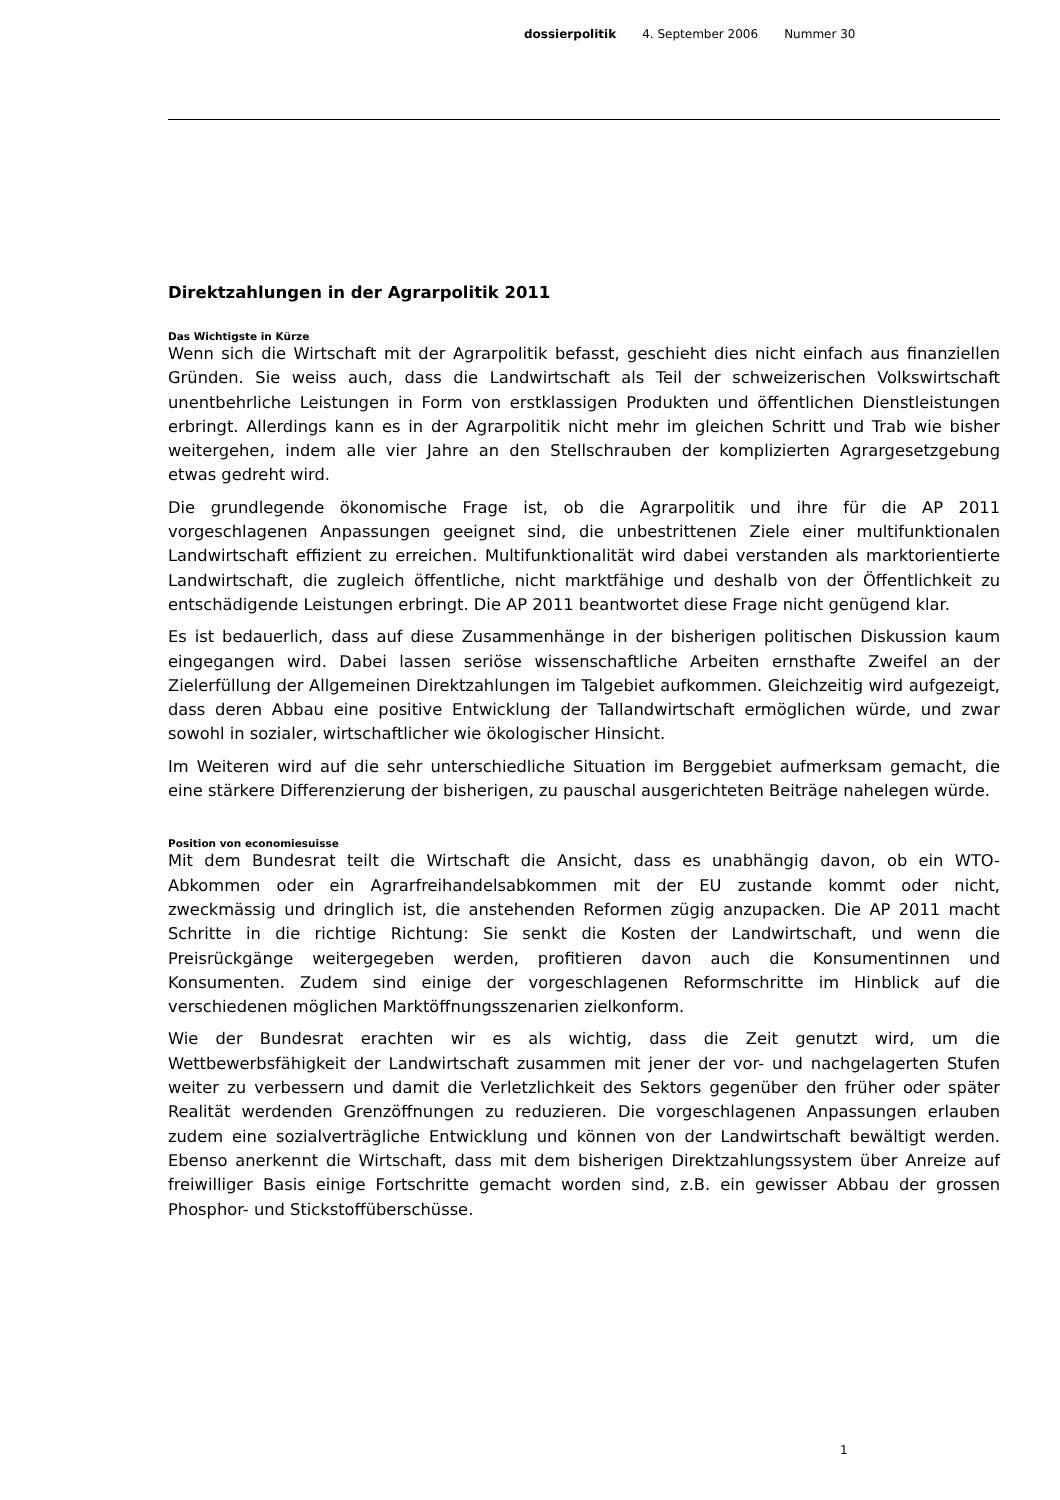dossierpolitik 4. September 2006 Nummer 30
Direktzahlungen in der Agrarpolitik 2011
Das Wichtigste in Kürze
Wenn sich die Wirtschaft mit der Agrarpolitik befasst, geschieht dies nicht einfach aus finanziellen Gründen. Sie weiss auch, dass die Landwirtschaft als Teil der schweizerischen Volkswirtschaft unentbehrliche Leistungen in Form von erstklassigen Produkten und öffentlichen Dienstleistungen erbringt. Allerdings kann es in der Agrarpolitik nicht mehr im gleichen Schritt und Trab wie bisher weitergehen, indem alle vier Jahre an den Stellschrauben der komplizierten Agrargesetzgebung etwas gedreht wird.
Die grundlegende ökonomische Frage ist, ob die Agrarpolitik und ihre für die AP 2011 vorgeschlagenen Anpassungen geeignet sind, die unbestrittenen Ziele einer multifunktionalen Landwirtschaft effizient zu erreichen. Multifunktionalität wird dabei verstanden als marktorientierte Landwirtschaft, die zugleich öffentliche, nicht marktfähige und deshalb von der Öffentlichkeit zu entschädigende Leistungen erbringt. Die AP 2011 beantwortet diese Frage nicht genügend klar.
Es ist bedauerlich, dass auf diese Zusammenhänge in der bisherigen politischen Diskussion kaum eingegangen wird. Dabei lassen seriöse wissenschaftliche Arbeiten ernsthafte Zweifel an der Zielerfüllung der Allgemeinen Direktzahlungen im Talgebiet aufkommen. Gleichzeitig wird aufgezeigt, dass deren Abbau eine positive Entwicklung der Tallandwirtschaft ermöglichen würde, und zwar sowohl in sozialer, wirtschaftlicher wie ökologischer Hinsicht.
Im Weiteren wird auf die sehr unterschiedliche Situation im Berggebiet aufmerksam gemacht, die eine stärkere Differenzierung der bisherigen, zu pauschal ausgerichteten Beiträge nahelegen würde.
Position von economiesuisse
Mit dem Bundesrat teilt die Wirtschaft die Ansicht, dass es unabhängig davon, ob ein WTO-Abkommen oder ein Agrarfreihandelsabkommen mit der EU zustande kommt oder nicht, zweckmässig und dringlich ist, die anstehenden Reformen zügig anzupacken. Die AP 2011 macht Schritte in die richtige Richtung: Sie senkt die Kosten der Landwirtschaft, und wenn die Preisrückgänge weitergegeben werden, profitieren davon auch die Konsumentinnen und Konsumenten. Zudem sind einige der vorgeschlagenen Reformschritte im Hinblick auf die verschiedenen möglichen Marktöffnungsszenarien zielkonform.
Wie der Bundesrat erachten wir es als wichtig, dass die Zeit genutzt wird, um die Wettbewerbsfähigkeit der Landwirtschaft zusammen mit jener der vor- und nachgelagerten Stufen weiter zu verbessern und damit die Verletzlichkeit des Sektors gegenüber den früher oder später Realität werdenden Grenzöffnungen zu reduzieren. Die vorgeschlagenen Anpassungen erlauben zudem eine sozialverträgliche Entwicklung und können von der Landwirtschaft bewältigt werden. Ebenso anerkennt die Wirtschaft, dass mit dem bisherigen Direktzahlungssystem über Anreize auf freiwilliger Basis einige Fortschritte gemacht worden sind, z.B. ein gewisser Abbau der grossen Phosphor- und Stickstoffüberschüsse.
1